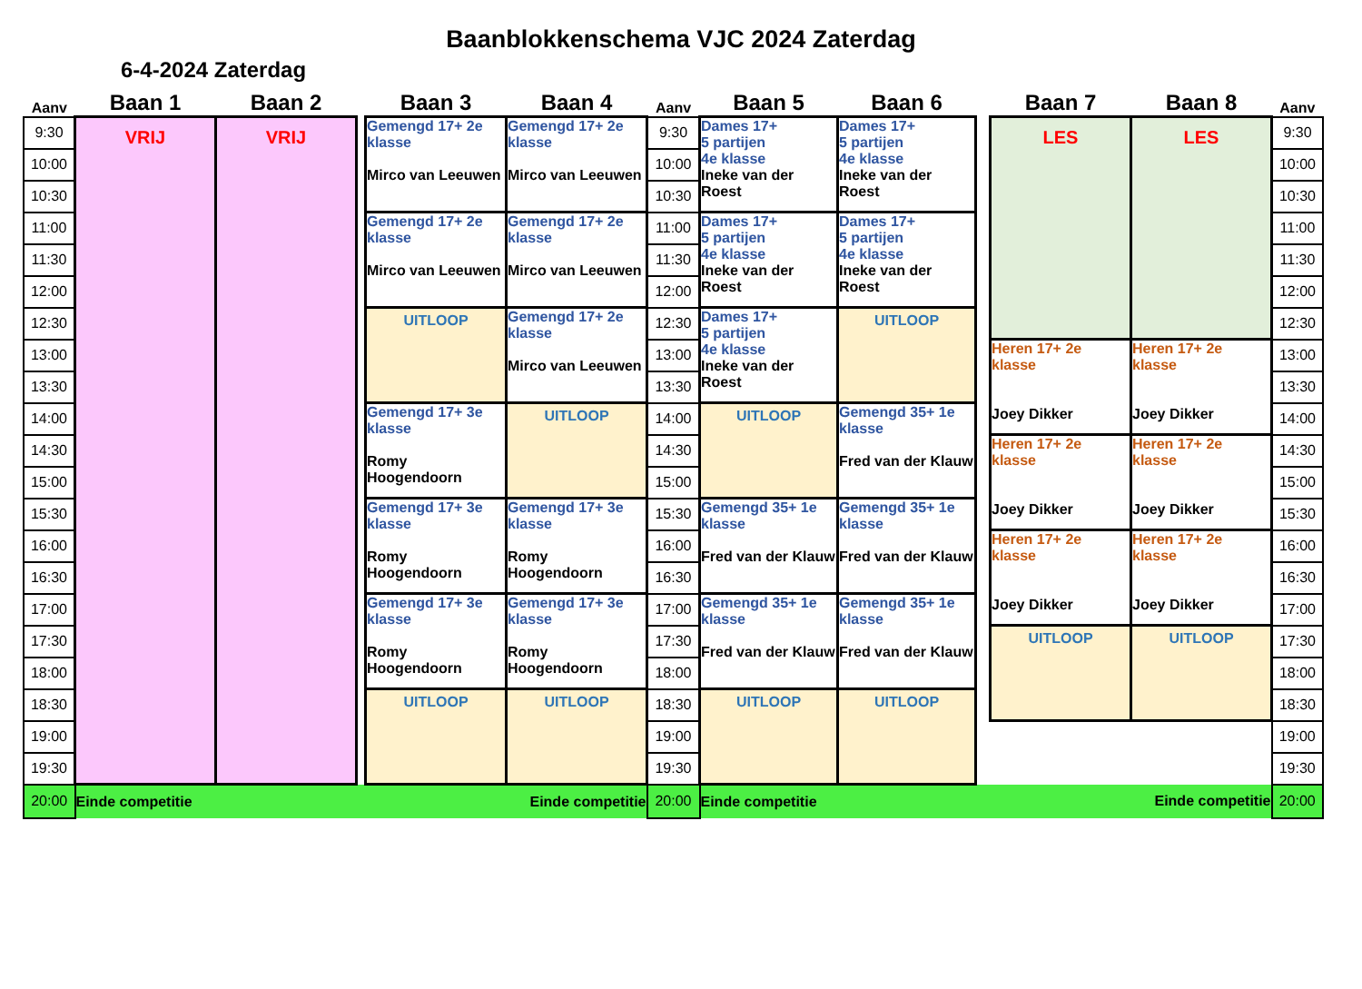Baanblokkenschema VJC 2024 Zaterdag
6-4-2024 Zaterdag
| Aanv | Baan 1 | Baan 2 | | Baan 3 | Baan 4 | Aanv | Baan 5 | Baan 6 | | Baan 7 | Baan 8 | Aanv |
| --- | --- | --- | --- | --- | --- | --- | --- | --- | --- | --- | --- | --- |
| 9:30 | VRIJ | VRIJ | | Gemengd 17+ 2e klasse Mirco van Leeuwen | Gemengd 17+ 2e klasse Mirco van Leeuwen | 9:30 | Dames 17+ 5 partijen 4e klasse Ineke van der Roest | Dames 17+ 5 partijen 4e klasse Ineke van der Roest | | LES | LES | 9:30 |
| 10:00 | | | | | | 10:00 | | | | | | 10:00 |
| 10:30 | | | | | | 10:30 | | | | | | 10:30 |
| 11:00 | | | | Gemengd 17+ 2e klasse Mirco van Leeuwen | Gemengd 17+ 2e klasse Mirco van Leeuwen | 11:00 | Dames 17+ 5 partijen 4e klasse Ineke van der Roest | Dames 17+ 5 partijen 4e klasse Ineke van der Roest | | | | 11:00 |
| 11:30 | | | | | | 11:30 | | | | | | 11:30 |
| 12:00 | | | | | | 12:00 | | | | | | 12:00 |
| 12:30 | | | | UITLOOP | Gemengd 17+ 2e klasse Mirco van Leeuwen | 12:30 | Dames 17+ 5 partijen 4e klasse Ineke van der Roest | UITLOOP | | | | 12:30 |
| 13:00 | | | | | | 13:00 | | | | Heren 17+ 2e klasse Joey Dikker | Heren 17+ 2e klasse Joey Dikker | 13:00 |
| 13:30 | | | | | | 13:30 | | | | | | 13:30 |
| 14:00 | | | | Gemengd 17+ 3e klasse Romy Hoogendoorn | UITLOOP | 14:00 | UITLOOP | Gemengd 35+ 1e klasse Fred van der Klauw | | | | 14:00 |
| 14:30 | | | | | | 14:30 | | | | Heren 17+ 2e klasse Joey Dikker | Heren 17+ 2e klasse Joey Dikker | 14:30 |
| 15:00 | | | | | | 15:00 | | | | | | 15:00 |
| 15:30 | | | | Gemengd 17+ 3e klasse Romy Hoogendoorn | Gemengd 17+ 3e klasse Romy Hoogendoorn | 15:30 | Gemengd 35+ 1e klasse Fred van der Klauw | Gemengd 35+ 1e klasse Fred van der Klauw | | | | 15:30 |
| 16:00 | | | | | | 16:00 | | | | Heren 17+ 2e klasse Joey Dikker | Heren 17+ 2e klasse Joey Dikker | 16:00 |
| 16:30 | | | | | | 16:30 | | | | | | 16:30 |
| 17:00 | | | | Gemengd 17+ 3e klasse Romy Hoogendoorn | Gemengd 17+ 3e klasse Romy Hoogendoorn | 17:00 | Gemengd 35+ 1e klasse Fred van der Klauw | Gemengd 35+ 1e klasse Fred van der Klauw | | | | 17:00 |
| 17:30 | | | | | | 17:30 | | | | UITLOOP | UITLOOP | 17:30 |
| 18:00 | | | | | | 18:00 | | | | | | 18:00 |
| 18:30 | | | | UITLOOP | UITLOOP | 18:30 | UITLOOP | UITLOOP | | | | 18:30 |
| 19:00 | | | | | | 19:00 | | | | | | 19:00 |
| 19:30 | | | | | | 19:30 | | | | | | 19:30 |
| 20:00 | Einde competitie | | | | Einde competitie | 20:00 | Einde competitie | | | Einde competitie | | 20:00 |